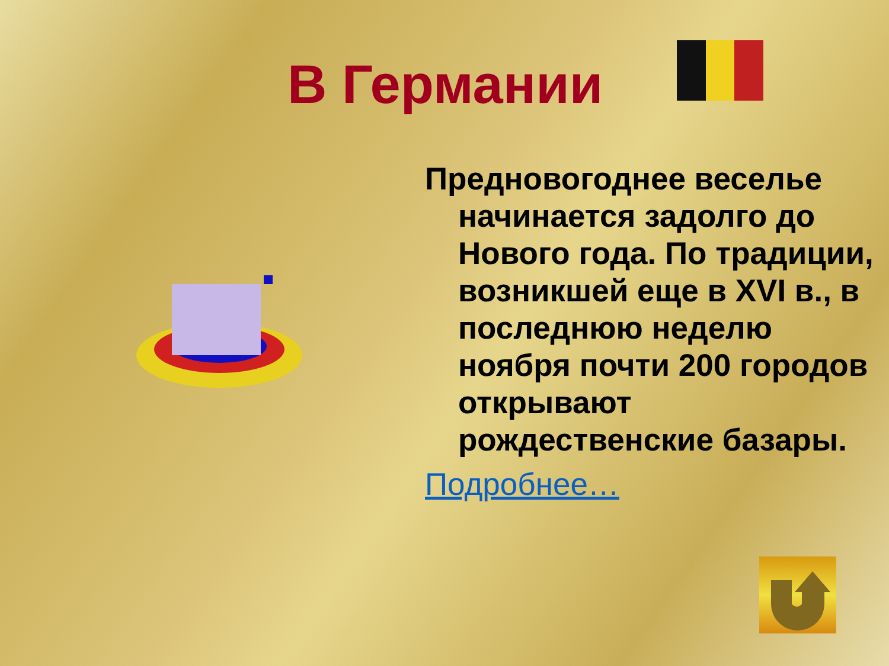В Германии
Предновогоднее веселье начинается задолго до Нового года. По традиции, возникшей еще в XVI в., в последнюю неделю ноября почти 200 городов открывают рождественские базары.
Подробнее…